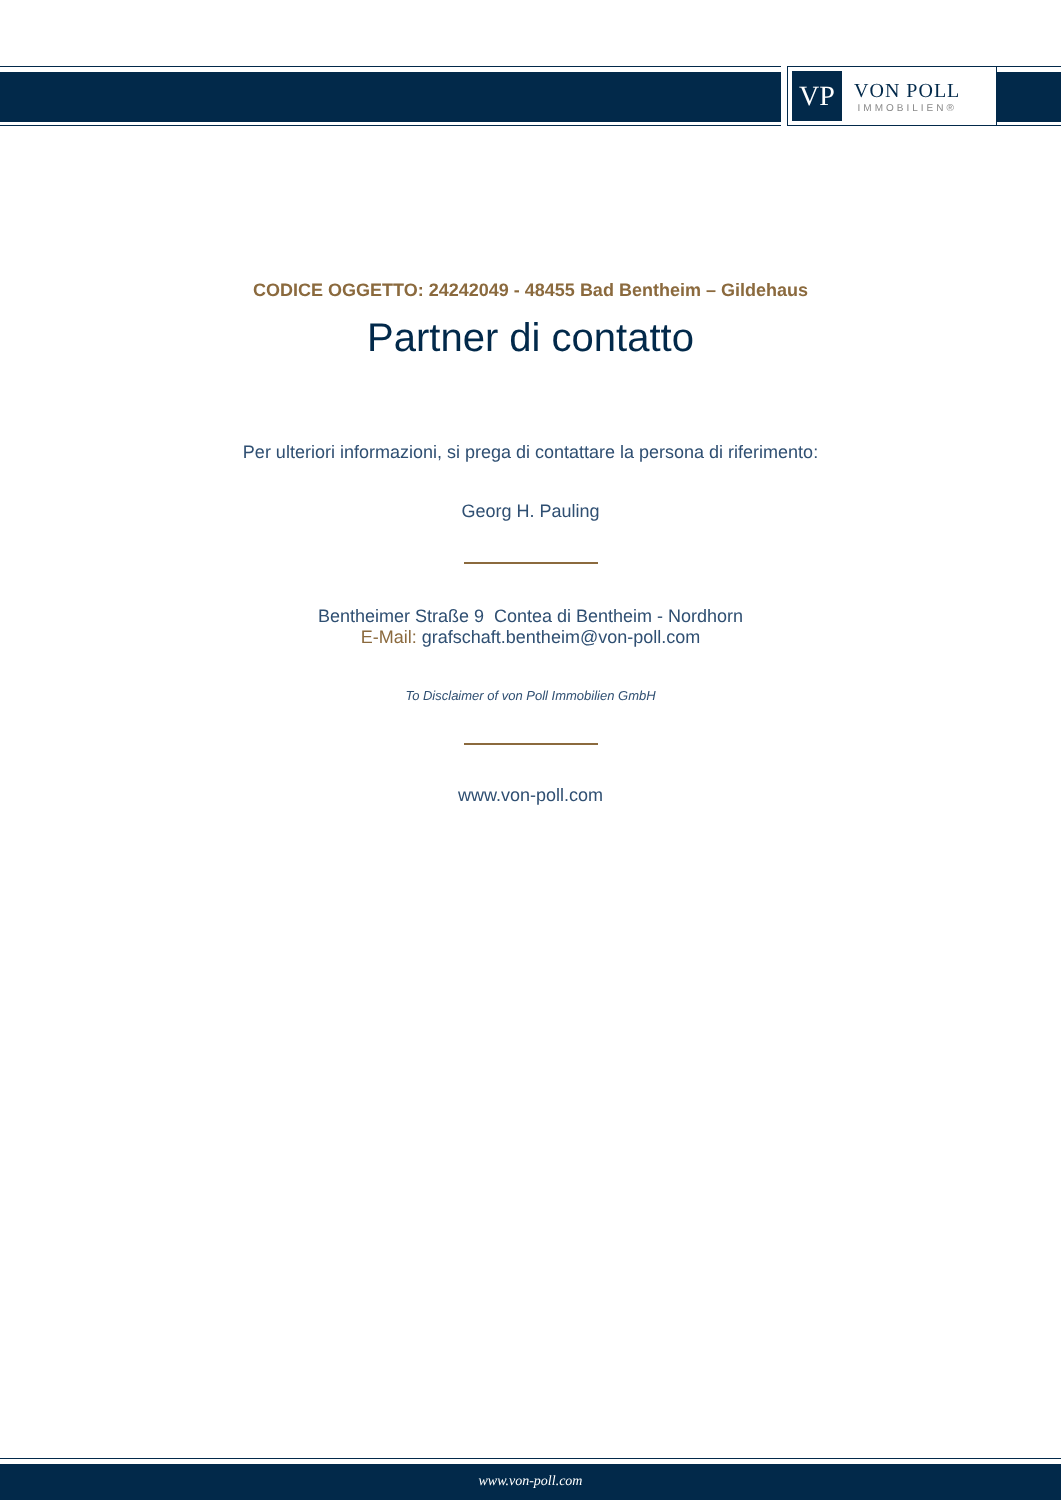VP
VON POLL
IMMOBILIEN®
CODICE OGGETTO: 24242049 - 48455 Bad Bentheim – Gildehaus
Partner di contatto
Per ulteriori informazioni, si prega di contattare la persona di riferimento:
Georg H. Pauling
Bentheimer Straße 9 Contea di Bentheim - Nordhorn
E-Mail: grafschaft.bentheim@von-poll.com
To Disclaimer of von Poll Immobilien GmbH
www.von-poll.com
www.von-poll.com